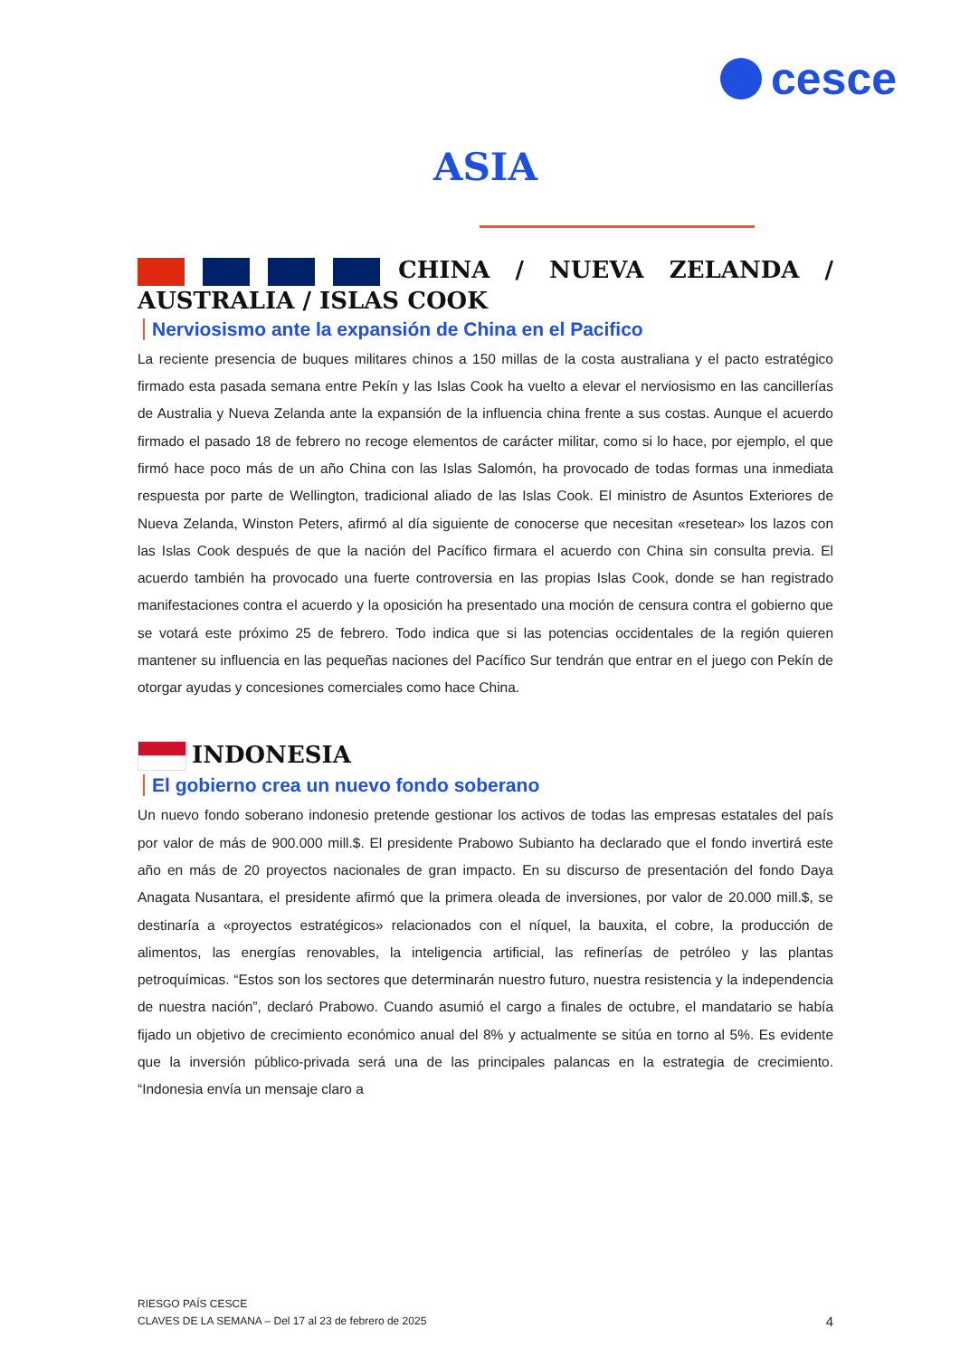cesce
ASIA
CHINA / NUEVA ZELANDA / AUSTRALIA / ISLAS COOK
Nerviosismo ante la expansión de China en el Pacifico
La reciente presencia de buques militares chinos a 150 millas de la costa australiana y el pacto estratégico firmado esta pasada semana entre Pekín y las Islas Cook ha vuelto a elevar el nerviosismo en las cancillerías de Australia y Nueva Zelanda ante la expansión de la influencia china frente a sus costas. Aunque el acuerdo firmado el pasado 18 de febrero no recoge elementos de carácter militar, como si lo hace, por ejemplo, el que firmó hace poco más de un año China con las Islas Salomón, ha provocado de todas formas una inmediata respuesta por parte de Wellington, tradicional aliado de las Islas Cook. El ministro de Asuntos Exteriores de Nueva Zelanda, Winston Peters, afirmó al día siguiente de conocerse que necesitan «resetear» los lazos con las Islas Cook después de que la nación del Pacífico firmara el acuerdo con China sin consulta previa. El acuerdo también ha provocado una fuerte controversia en las propias Islas Cook, donde se han registrado manifestaciones contra el acuerdo y la oposición ha presentado una moción de censura contra el gobierno que se votará este próximo 25 de febrero. Todo indica que si las potencias occidentales de la región quieren mantener su influencia en las pequeñas naciones del Pacífico Sur tendrán que entrar en el juego con Pekín de otorgar ayudas y concesiones comerciales como hace China.
INDONESIA
El gobierno crea un nuevo fondo soberano
Un nuevo fondo soberano indonesio pretende gestionar los activos de todas las empresas estatales del país por valor de más de 900.000 mill.$. El presidente Prabowo Subianto ha declarado que el fondo invertirá este año en más de 20 proyectos nacionales de gran impacto. En su discurso de presentación del fondo Daya Anagata Nusantara, el presidente afirmó que la primera oleada de inversiones, por valor de 20.000 mill.$, se destinaría a «proyectos estratégicos» relacionados con el níquel, la bauxita, el cobre, la producción de alimentos, las energías renovables, la inteligencia artificial, las refinerías de petróleo y las plantas petroquímicas. “Estos son los sectores que determinarán nuestro futuro, nuestra resistencia y la independencia de nuestra nación”, declaró Prabowo. Cuando asumió el cargo a finales de octubre, el mandatario se había fijado un objetivo de crecimiento económico anual del 8% y actualmente se sitúa en torno al 5%. Es evidente que la inversión público-privada será una de las principales palancas en la estrategia de crecimiento. “Indonesia envía un mensaje claro a
RIESGO PAÍS CESCE
CLAVES DE LA SEMANA – Del 17 al 23 de febrero de 2025
4